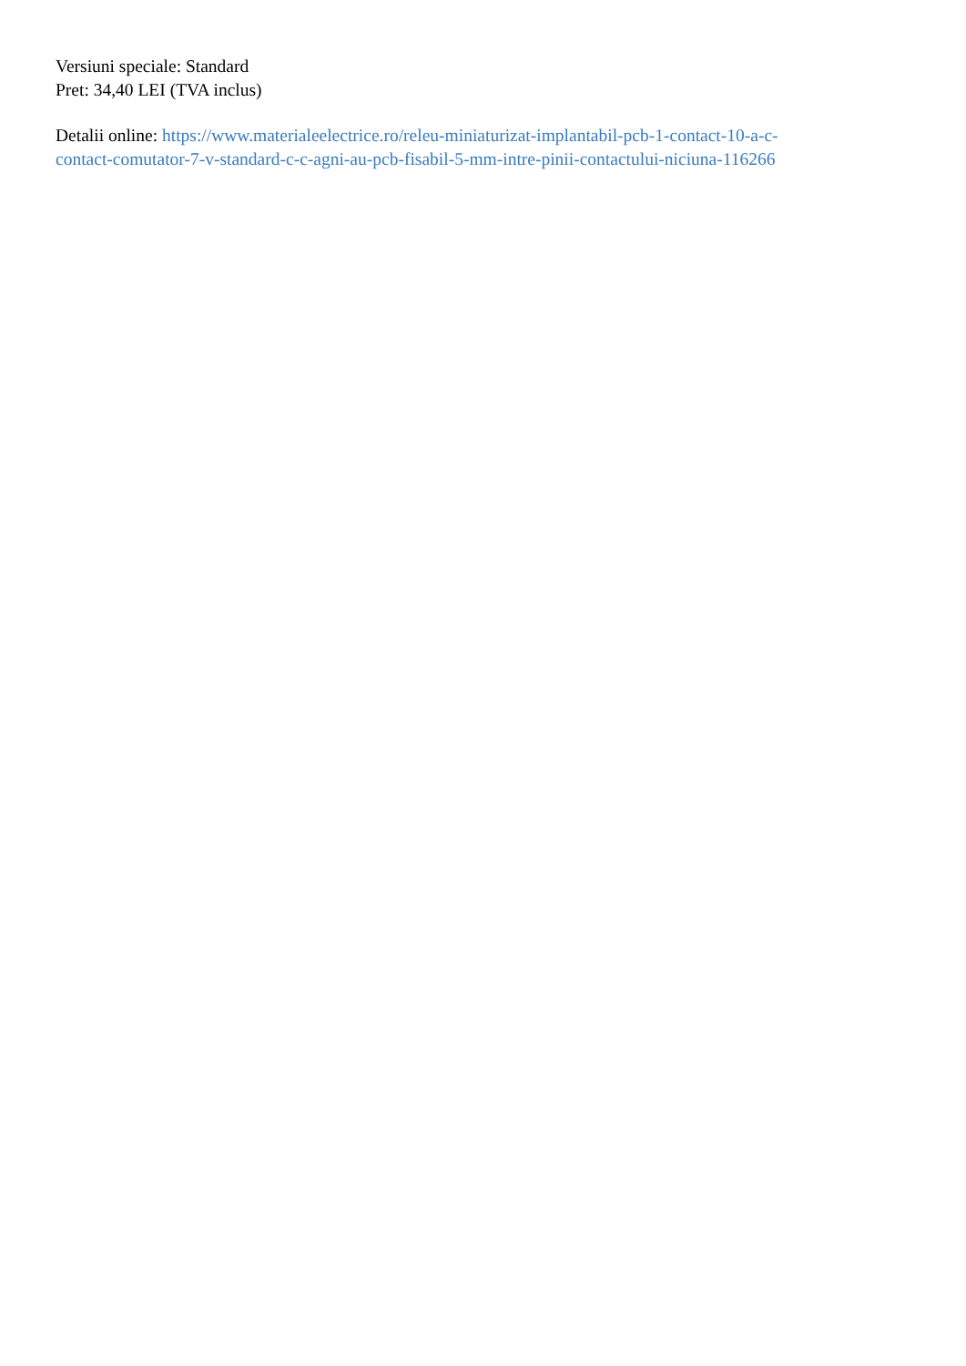Versiuni speciale: Standard
Pret: 34,40 LEI (TVA inclus)
Detalii online: https://www.materialeelectrice.ro/releu-miniaturizat-implantabil-pcb-1-contact-10-a-c-
contact-comutator-7-v-standard-c-c-agni-au-pcb-fisabil-5-mm-intre-pinii-contactului-niciuna-116266